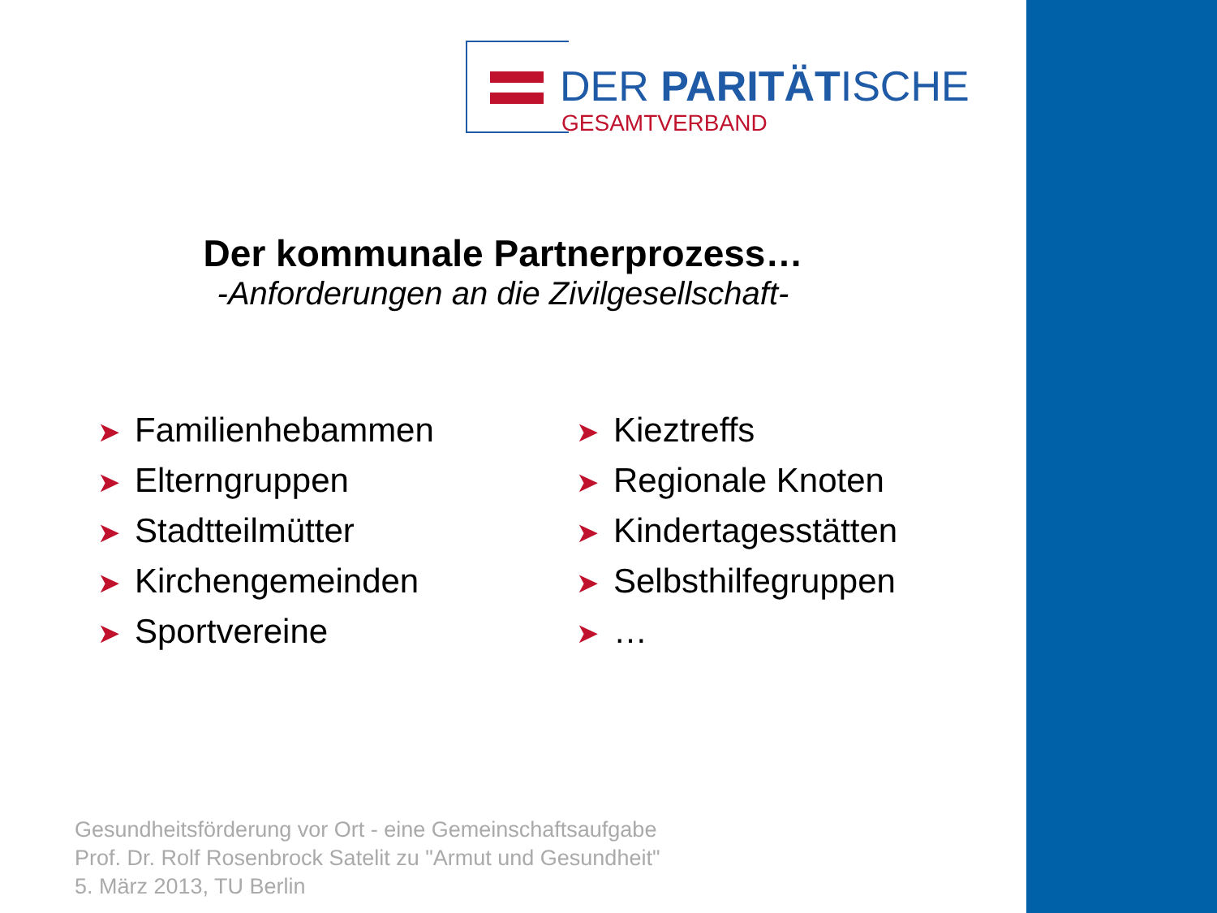DER PARITÄTISCHE
GESAMTVERBAND
Der kommunale Partnerprozess…
-Anforderungen an die Zivilgesellschaft-
➤ Familienhebammen
➤ Elterngruppen
➤ Stadtteilmütter
➤ Kirchengemeinden
➤ Sportvereine
➤ Kieztreffs
➤ Regionale Knoten
➤ Kindertagesstätten
➤ Selbsthilfegruppen
➤ …
Gesundheitsförderung vor Ort - eine Gemeinschaftsaufgabe
Prof. Dr. Rolf Rosenbrock Satelit zu "Armut und Gesundheit"
5. März 2013, TU Berlin